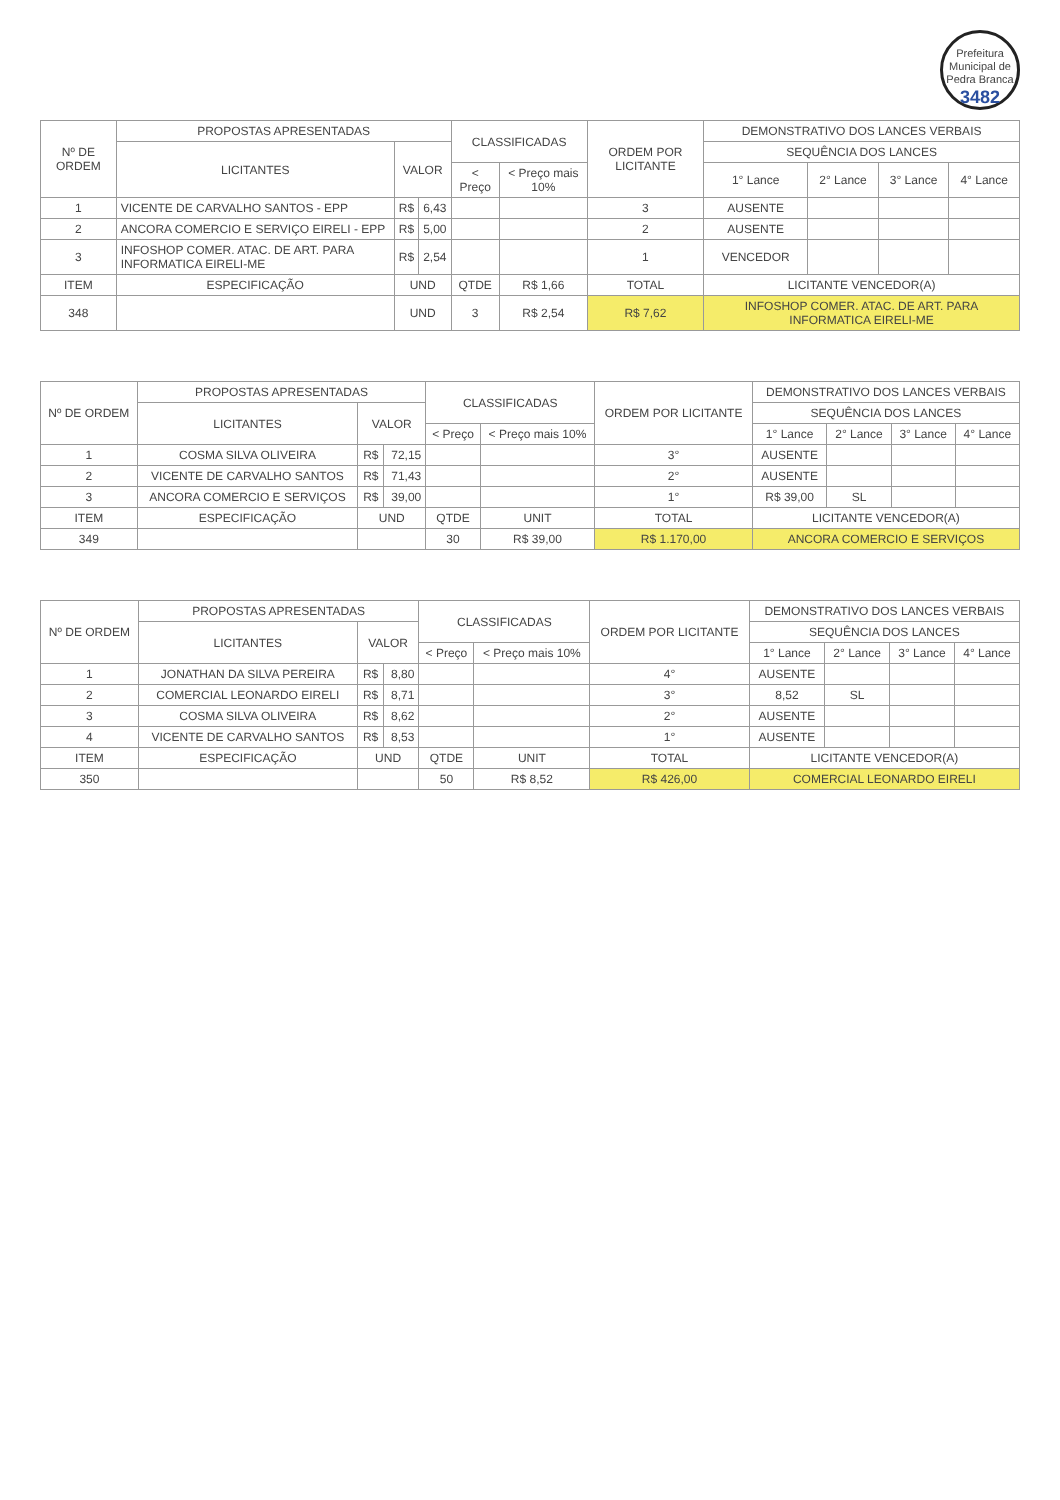Prefeitura Municipal de Pedra Branca
3482
| Nº DE ORDEM | PROPOSTAS APRESENTADAS | | | CLASSIFICADAS | | ORDEM POR LICITANTE | DEMONSTRATIVO DOS LANCES VERBAIS | | | |
| --- | --- | --- | --- | --- | --- | --- | --- | --- | --- | --- |
| | LICITANTES | VALOR | | | | | SEQUÊNCIA DOS LANCES | | | |
| | | | | < Preço | < Preço mais 10% | | 1° Lance | 2° Lance | 3° Lance | 4° Lance |
| 1 | VICENTE DE CARVALHO SANTOS - EPP | R$ | 6,43 | | | 3 | AUSENTE | | | |
| 2 | ANCORA COMERCIO E SERVIÇO EIRELI - EPP | R$ | 5,00 | | | 2 | AUSENTE | | | |
| 3 | INFOSHOP COMER. ATAC. DE ART. PARA INFORMATICA EIRELI-ME | R$ | 2,54 | | | 1 | VENCEDOR | | | |
| ITEM | ESPECIFICAÇÃO | UND | | QTDE | R$ 1,66 | TOTAL | LICITANTE VENCEDOR(A) | | | |
| 348 | | UND | | 3 | R$ 2,54 | R$ 7,62 | INFOSHOP COMER. ATAC. DE ART. PARA INFORMATICA EIRELI-ME | | | |
| Nº DE ORDEM | PROPOSTAS APRESENTADAS | | | CLASSIFICADAS | | ORDEM POR LICITANTE | DEMONSTRATIVO DOS LANCES VERBAIS | | | |
| --- | --- | --- | --- | --- | --- | --- | --- | --- | --- | --- |
| | LICITANTES | VALOR | | | | | SEQUÊNCIA DOS LANCES | | | |
| | | | | < Preço | < Preço mais 10% | | 1° Lance | 2° Lance | 3° Lance | 4° Lance |
| 1 | COSMA SILVA OLIVEIRA | R$ | 72,15 | | | 3° | AUSENTE | | | |
| 2 | VICENTE DE CARVALHO SANTOS | R$ | 71,43 | | | 2° | AUSENTE | | | |
| 3 | ANCORA COMERCIO E SERVIÇOS | R$ | 39,00 | | | 1° | R$ 39,00 | SL | | |
| ITEM | ESPECIFICAÇÃO | UND | | QTDE | UNIT | TOTAL | LICITANTE VENCEDOR(A) | | | |
| 349 | | | | 30 | R$ 39,00 | R$ 1.170,00 | ANCORA COMERCIO E SERVIÇOS | | | |
| Nº DE ORDEM | PROPOSTAS APRESENTADAS | | | CLASSIFICADAS | | ORDEM POR LICITANTE | DEMONSTRATIVO DOS LANCES VERBAIS | | | |
| --- | --- | --- | --- | --- | --- | --- | --- | --- | --- | --- |
| | LICITANTES | VALOR | | | | | SEQUÊNCIA DOS LANCES | | | |
| | | | | < Preço | < Preço mais 10% | | 1° Lance | 2° Lance | 3° Lance | 4° Lance |
| 1 | JONATHAN DA SILVA PEREIRA | R$ | 8,80 | | | 4° | AUSENTE | | | |
| 2 | COMERCIAL LEONARDO EIRELI | R$ | 8,71 | | | 3° | 8,52 | SL | | |
| 3 | COSMA SILVA OLIVEIRA | R$ | 8,62 | | | 2° | AUSENTE | | | |
| 4 | VICENTE DE CARVALHO SANTOS | R$ | 8,53 | | | 1° | AUSENTE | | | |
| ITEM | ESPECIFICAÇÃO | UND | | QTDE | UNIT | TOTAL | LICITANTE VENCEDOR(A) | | | |
| 350 | | | | 50 | R$ 8,52 | R$ 426,00 | COMERCIAL LEONARDO EIRELI | | | |